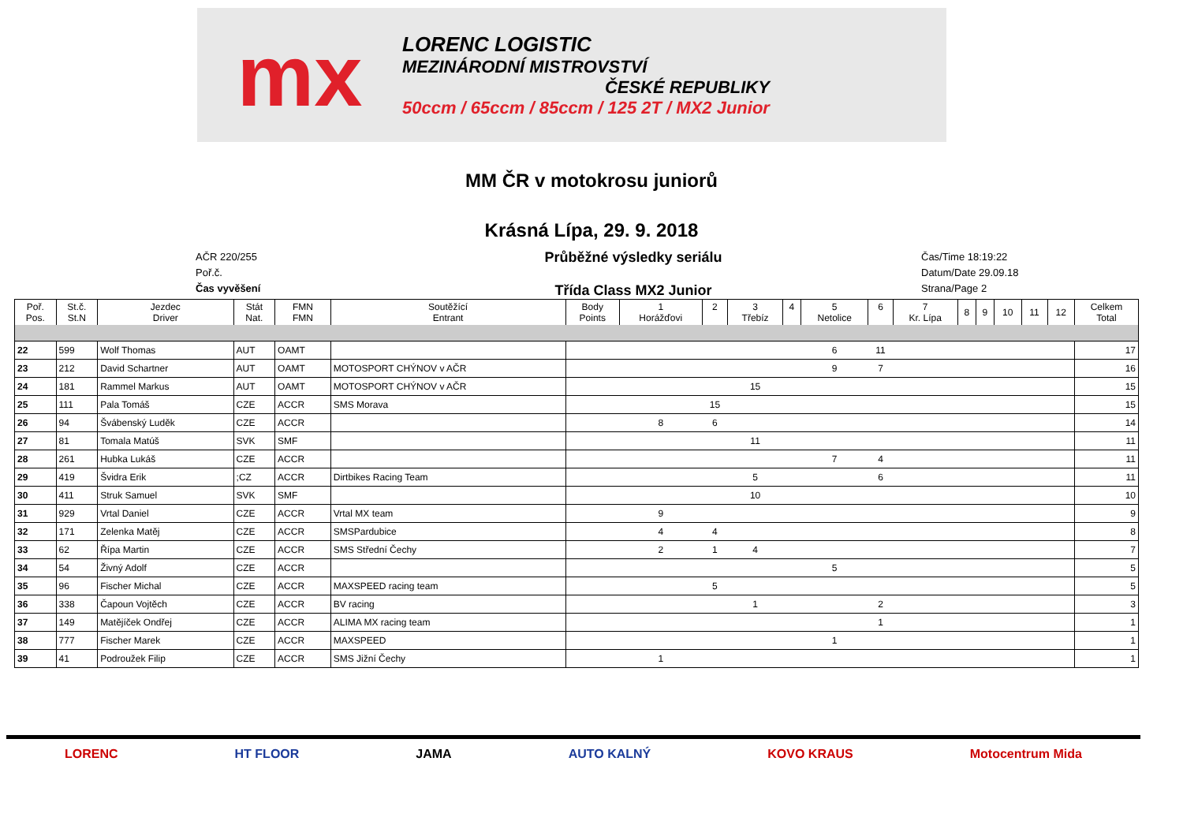mx
LORENC LOGISTIC
MEZINÁRODNÍ MISTROVSTVÍ
ČESKÉ REPUBLIKY
50ccm / 65ccm / 85ccm / 125 2T / MX2 Junior
MM ČR v motokrosu juniorů
Krásná Lípa, 29. 9. 2018
AČR 220/255
Poř.č.
Čas vyvěšení
Průběžné výsledky seriálu
Třída Class MX2 Junior
Čas/Time 18:19:22
Datum/Date 29.09.18
Strana/Page 2
| Poř. Pos. | St.č. St.N | Jezdec Driver | Stát Nat. | FMN FMN | Soutěžící Entrant | Body Points | 1 Horážďovi | 2 | 3 Třebíz | 4 | 5 Netolice | 6 | 7 Kr. Lípa | 8 | 9 | 10 | 11 | 12 | Celkem Total |
| --- | --- | --- | --- | --- | --- | --- | --- | --- | --- | --- | --- | --- | --- | --- | --- | --- | --- | --- | --- |
| 22 | 599 | Wolf Thomas | AUT | OAMT | | | | | | | 6 | 11 | | | | | | | 17 |
| 23 | 212 | David Schartner | AUT | OAMT | MOTOSPORT CHÝNOV v AČR | | | | | | 9 | 7 | | | | | | | 16 |
| 24 | 181 | Rammel Markus | AUT | OAMT | MOTOSPORT CHÝNOV v AČR | | | | 15 | | | | | | | | | | 15 |
| 25 | 111 | Pala Tomáš | CZE | ACCR | SMS Morava | | | 15 | | | | | | | | | | | 15 |
| 26 | 94 | Švábenský Luděk | CZE | ACCR | | | 8 | 6 | | | | | | | | | | | 14 |
| 27 | 81 | Tomala Matúš | SVK | SMF | | | | | 11 | | | | | | | | | | 11 |
| 28 | 261 | Hubka Lukáš | CZE | ACCR | | | | | | | 7 | 4 | | | | | | | 11 |
| 29 | 419 | Švidra Erik | ;CZ | ACCR | Dirtbikes Racing Team | | | | 5 | | | 6 | | | | | | | 11 |
| 30 | 411 | Struk Samuel | SVK | SMF | | | | | 10 | | | | | | | | | | 10 |
| 31 | 929 | Vrtal Daniel | CZE | ACCR | Vrtal MX team | | 9 | | | | | | | | | | | | 9 |
| 32 | 171 | Zelenka Matěj | CZE | ACCR | SMSPardubice | | 4 | 4 | | | | | | | | | | | 8 |
| 33 | 62 | Řípa Martin | CZE | ACCR | SMS Střední Čechy | | 2 | 1 | 4 | | | | | | | | | | 7 |
| 34 | 54 | Živný Adolf | CZE | ACCR | | | | | | | 5 | | | | | | | | 5 |
| 35 | 96 | Fischer Michal | CZE | ACCR | MAXSPEED racing team | | | 5 | | | | | | | | | | | 5 |
| 36 | 338 | Čapoun Vojtěch | CZE | ACCR | BV racing | | | | 1 | | | 2 | | | | | | | 3 |
| 37 | 149 | Matějíček Ondřej | CZE | ACCR | ALIMA MX racing team | | | | | | | 1 | | | | | | | 1 |
| 38 | 777 | Fischer Marek | CZE | ACCR | MAXSPEED | | | | | | 1 | | | | | | | | 1 |
| 39 | 41 | Podroužek Filip | CZE | ACCR | SMS Jižní Čechy | | 1 | | | | | | | | | | | | 1 |
LORENC HT FLOOR JAMA AUTO KALNÝ KOVO KRAUS Motocentrum Mida